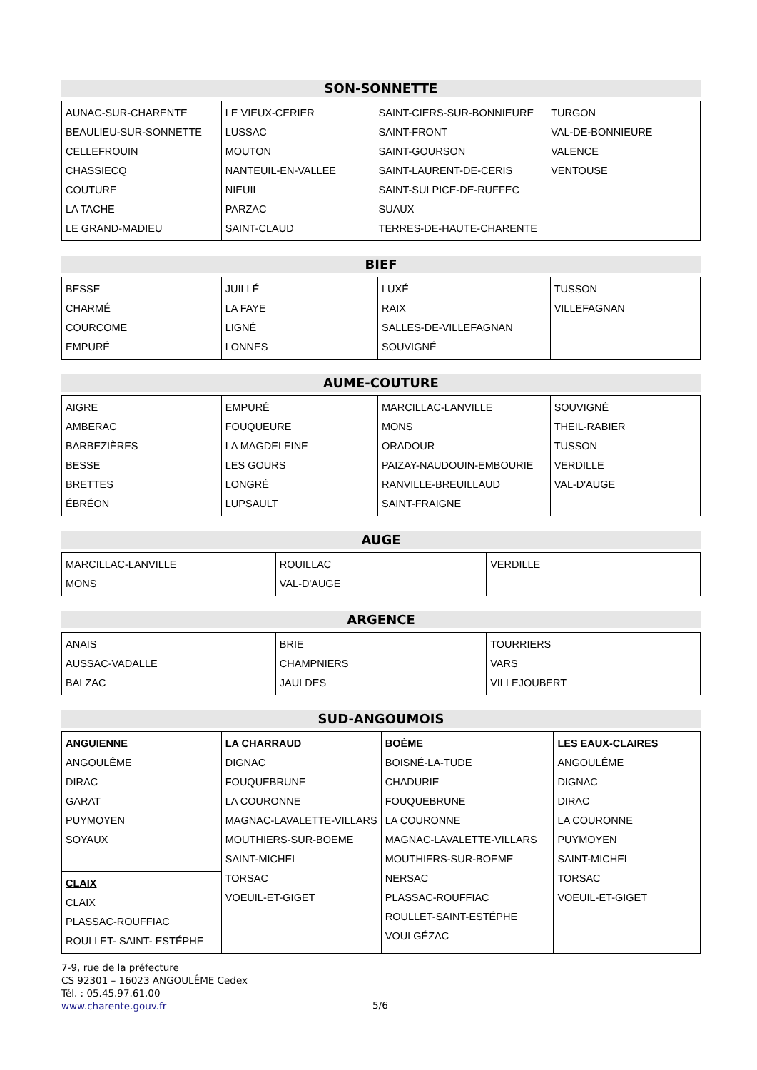SON-SONNETTE
| AUNAC-SUR-CHARENTE BEAULIEU-SUR-SONNETTE CELLEFROUIN CHASSIECQ COUTURE LA TACHE LE GRAND-MADIEU | LE VIEUX-CERIER LUSSAC MOUTON NANTEUIL-EN-VALLEE NIEUIL PARZAC SAINT-CLAUD | SAINT-CIERS-SUR-BONNIEURE SAINT-FRONT SAINT-GOURSON SAINT-LAURENT-DE-CERIS SAINT-SULPICE-DE-RUFFEC SUAUX TERRES-DE-HAUTE-CHARENTE | TURGON VAL-DE-BONNIEURE VALENCE VENTOUSE |
BIEF
| BESSE CHARMÉ COURCOME EMPURÉ | JUILLÉ LA FAYE LIGNÉ LONNES | LUXÉ RAIX SALLES-DE-VILLEFAGNAN SOUVIGNÉ | TUSSON VILLEFAGNAN |
AUME-COUTURE
| AIGRE AMBERAC BARBEZIÈRES BESSE BRETTES ÉBRÉON | EMPURÉ FOUQUEURE LA MAGDELEINE LES GOURS LONGRÉ LUPSAULT | MARCILLAC-LANVILLE MONS ORADOUR PAIZAY-NAUDOUIN-EMBOURIE RANVILLE-BREUILLAUD SAINT-FRAIGNE | SOUVIGNÉ THEIL-RABIER TUSSON VERDILLE VAL-D'AUGE |
AUGE
| MARCILLAC-LANVILLE MONS | ROUILLAC VAL-D'AUGE | VERDILLE |
ARGENCE
| ANAIS AUSSAC-VADALLE BALZAC | BRIE CHAMPNIERS JAULDES | TOURRIERS VARS VILLEJOUBERT |
SUD-ANGOUMOIS
| ANGUIENNE ANGOULÊME DIRAC GARAT PUYMOYEN SOYAUX | LA CHARRAUD DIGNAC FOUQUEBRUNE LA COURONNE MAGNAC-LAVALETTE-VILLARS MOUTHIERS-SUR-BOEME SAINT-MICHEL TORSAC VOEUIL-ET-GIGET | BOÈME BOISNÉ-LA-TUDE CHADURIE FOUQUEBRUNE LA COURONNE MAGNAC-LAVALETTE-VILLARS MOUTHIERS-SUR-BOEME NERSAC PLASSAC-ROUFFIAC ROULLET-SAINT-ESTÉPHE VOULGÉZAC | LES EAUX-CLAIRES ANGOULÊME DIGNAC DIRAC LA COURONNE PUYMOYEN SAINT-MICHEL TORSAC VOEUIL-ET-GIGET |
| CLAIX CLAIX PLASSAC-ROUFFIAC ROULLET- SAINT- ESTÉPHE | | | |
7-9, rue de la préfecture
CS 92301 – 16023 ANGOULÊME Cedex
Tél. : 05.45.97.61.00
www.charente.gouv.fr
5/6